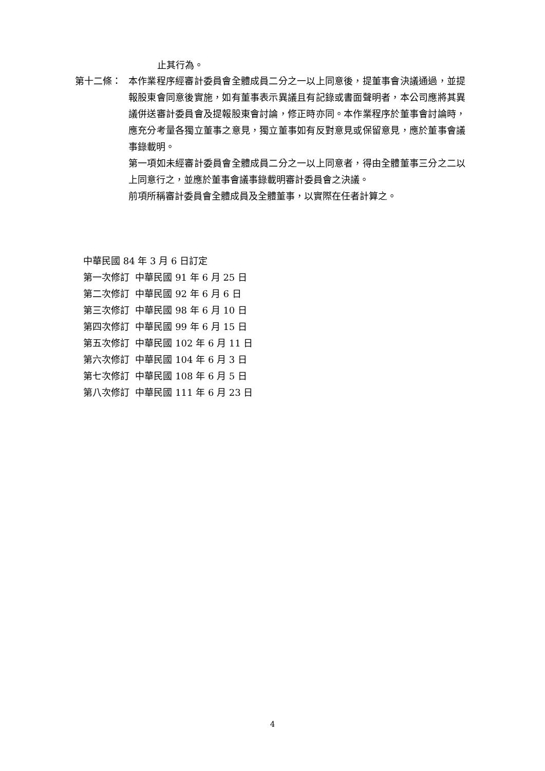止其行為。
第十二條：
本作業程序經審計委員會全體成員二分之一以上同意後，提董事會決議通過，並提報股東會同意後實施，如有董事表示異議且有記錄或書面聲明者，本公司應將其異議併送審計委員會及提報股東會討論，修正時亦同。本作業程序於董事會討論時，應充分考量各獨立董事之意見，獨立董事如有反對意見或保留意見，應於董事會議事錄載明。
第一項如未經審計委員會全體成員二分之一以上同意者，得由全體董事三分之二以上同意行之，並應於董事會議事錄載明審計委員會之決議。
前項所稱審計委員會全體成員及全體董事，以實際在任者計算之。
中華民國 84 年 3 月 6 日訂定
第一次修訂 中華民國 91 年 6 月 25 日
第二次修訂 中華民國 92 年 6 月 6 日
第三次修訂 中華民國 98 年 6 月 10 日
第四次修訂 中華民國 99 年 6 月 15 日
第五次修訂 中華民國 102 年 6 月 11 日
第六次修訂 中華民國 104 年 6 月 3 日
第七次修訂 中華民國 108 年 6 月 5 日
第八次修訂 中華民國 111 年 6 月 23 日
4